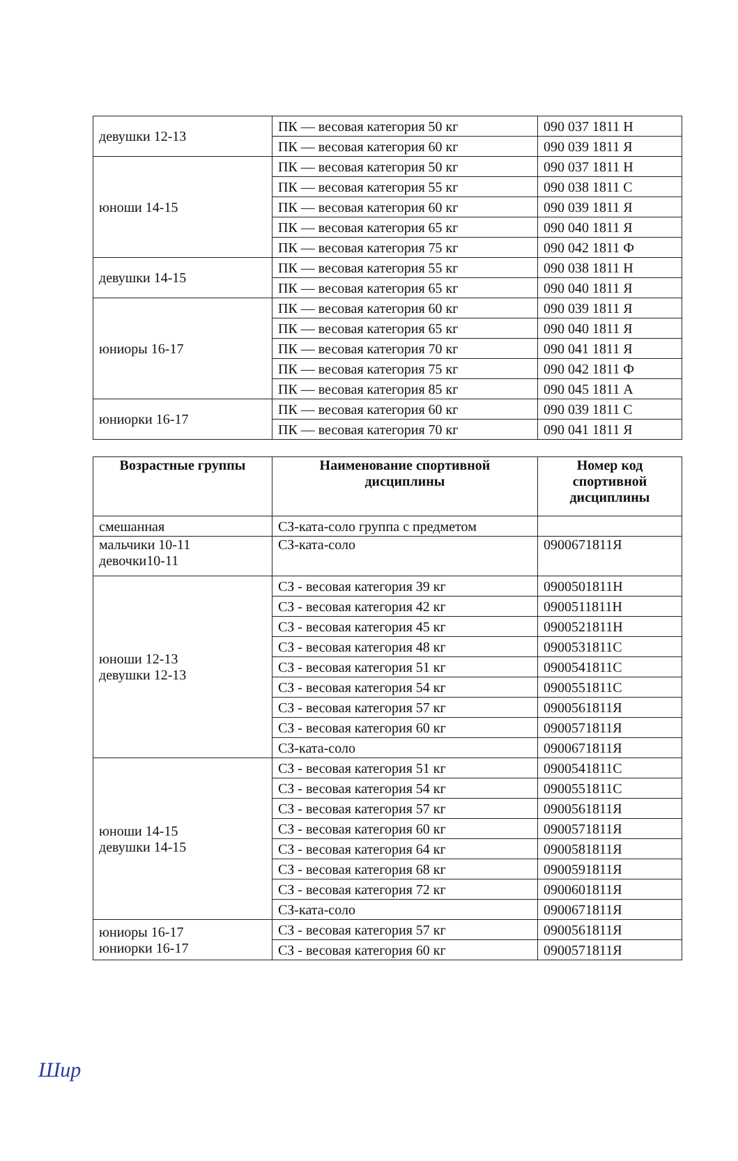| девушки 12-13 | ПК — весовая категория 50 кг | 090 037 1811 Н |
| | ПК — весовая категория 60 кг | 090 039 1811 Я |
| юноши 14-15 | ПК — весовая категория 50 кг | 090 037 1811 Н |
| | ПК — весовая категория 55 кг | 090 038 1811 С |
| | ПК — весовая категория 60 кг | 090 039 1811 Я |
| | ПК — весовая категория 65 кг | 090 040 1811 Я |
| | ПК — весовая категория 75 кг | 090 042 1811 Ф |
| девушки 14-15 | ПК — весовая категория 55 кг | 090 038 1811 Н |
| | ПК — весовая категория 65 кг | 090 040 1811 Я |
| юниоры 16-17 | ПК — весовая категория 60 кг | 090 039 1811 Я |
| | ПК — весовая категория 65 кг | 090 040 1811 Я |
| | ПК — весовая категория 70 кг | 090 041 1811 Я |
| | ПК — весовая категория 75 кг | 090 042 1811 Ф |
| | ПК — весовая категория 85 кг | 090 045 1811 А |
| юниорки 16-17 | ПК — весовая категория 60 кг | 090 039 1811 С |
| | ПК — весовая категория 70 кг | 090 041 1811 Я |
| Возрастные группы | Наименование спортивной дисциплины | Номер код спортивной дисциплины |
| --- | --- | --- |
| смешанная | СЗ-ката-соло группа с предметом | |
| мальчики 10-11 девочки10-11 | СЗ-ката-соло | 0900671811Я |
| юноши 12-13 девушки 12-13 | СЗ - весовая категория 39 кг | 0900501811Н |
| | СЗ - весовая категория 42 кг | 0900511811Н |
| | СЗ - весовая категория 45 кг | 0900521811Н |
| | СЗ - весовая категория 48 кг | 0900531811С |
| | СЗ - весовая категория 51 кг | 0900541811С |
| | СЗ - весовая категория 54 кг | 0900551811С |
| | СЗ - весовая категория 57 кг | 0900561811Я |
| | СЗ - весовая категория 60 кг | 0900571811Я |
| | СЗ-ката-соло | 0900671811Я |
| юноши 14-15 девушки 14-15 | СЗ - весовая категория 51 кг | 0900541811С |
| | СЗ - весовая категория 54 кг | 0900551811С |
| | СЗ - весовая категория 57 кг | 0900561811Я |
| | СЗ - весовая категория 60 кг | 0900571811Я |
| | СЗ - весовая категория 64 кг | 0900581811Я |
| | СЗ - весовая категория 68 кг | 0900591811Я |
| | СЗ - весовая категория 72 кг | 0900601811Я |
| | СЗ-ката-соло | 0900671811Я |
| юниоры 16-17 юниорки 16-17 | СЗ - весовая категория 57 кг | 0900561811Я |
| | СЗ - весовая категория 60 кг | 0900571811Я |
Шир